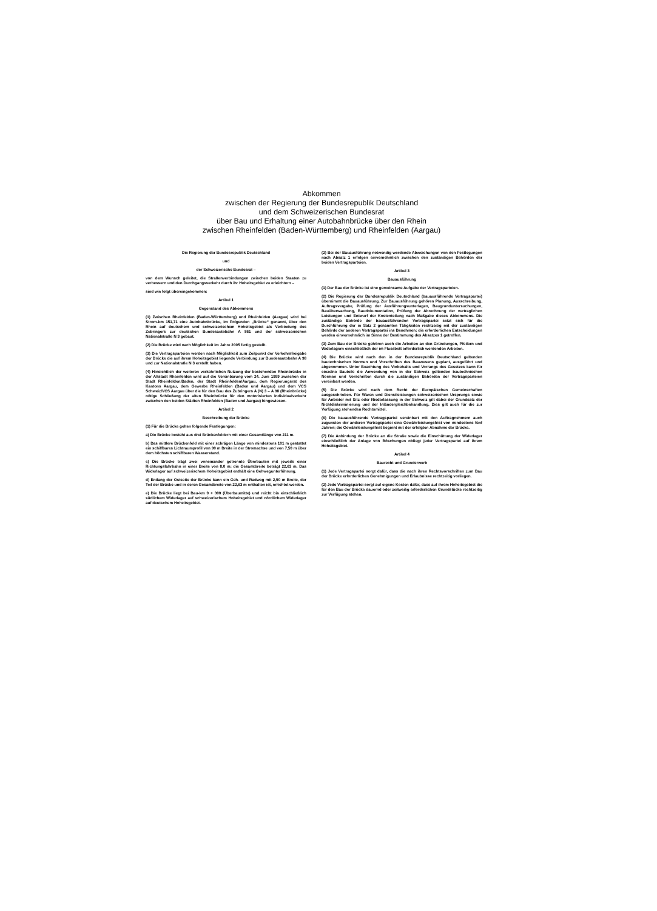Abkommen
zwischen der Regierung der Bundesrepublik Deutschland
und dem Schweizerischen Bundesrat
über Bau und Erhaltung einer Autobahnbrücke über den Rhein
zwischen Rheinfelden (Baden-Württemberg) und Rheinfelden (Aargau)
Die Regierung der Bundesrepublik Deutschland
und
der Schweizerische Bundesrat –
von dem Wunsch geleitet, die Straßenverbindungen zwischen beiden Staaten zu verbessern und den Durchgangsverkehr durch ihr Hoheitsgebiet zu erleichtern –
sind wie folgt übereingekommen:
Artikel 1
Gegenstand des Abkommens
(1) Zwischen Rheinfelden (Baden-Württemberg) und Rheinfelden (Aargau) wird bei Strom-km 151,71 eine Autobahnbrücke, im Folgenden „Brücke“ genannt, über den Rhein auf deutschem und schweizerischem Hoheitsgebiet als Verbindung des Zubringers zur deutschen Bundesautobahn A 861 und der schweizerischen Nationalstraße N 3 gebaut.
(2) Die Brücke wird nach Möglichkeit im Jahre 2005 fertig gestellt.
(3) Die Vertragsparteien werden nach Möglichkeit zum Zeitpunkt der Verkehrsfreigabe der Brücke die auf ihrem Hoheitsgebiet liegende Verbindung zur Bundesautobahn A 98 und zur Nationalstraße N 3 erstellt haben.
(4) Hinsichtlich der weiteren verkehrlichen Nutzung der bestehenden Rheinbrücke in der Altstadt Rheinfelden wird auf die Vereinbarung vom 24. Juni 1999 zwischen der Stadt Rheinfelden/Baden, der Stadt Rheinfelden/Aargau, dem Regierungsrat des Kantons Aargau, dem Gewerbe Rheinfelden (Baden und Aargau) und dem VCS Schweiz/VCS Aargau über die für den Bau des Zubringers A (N) 3 – A 98 (Rheinbrücke) nötige Schließung der alten Rheinbrücke für den motorisierten Individualverkehr zwischen den beiden Städten Rheinfelden (Baden und Aargau) hingewiesen.
Artikel 2
Beschreibung der Brücke
(1) Für die Brücke gelten folgende Festlegungen:
a) Die Brücke besteht aus drei Brückenfeldern mit einer Gesamtlänge von 211 m.
b) Das mittlere Brückenfeld mit einer schrägen Länge von mindestens 101 m gestattet ein schiffbares Lichtraumprofil von 90 m Breite in der Stromachse und von 7,50 m über dem höchsten schiffbaren Wasserstand.
c) Die Brücke trägt zwei voneinander getrennte Überbauten mit jeweils einer Richtungsfahrbahn in einer Breite von 8,0 m; die Gesamtbreite beträgt 22,63 m. Das Widerlager auf schweizerischem Hoheitsgebiet enthält eine Gehwegunterführung.
d) Entlang der Ostseite der Brücke kann ein Geh- und Radweg mit 2,50 m Breite, der Teil der Brücke und in deren Gesamtbreite von 22,63 m enthalten ist, errichtet werden.
e) Die Brücke liegt bei Bau-km 0 + 000 (Überbaumitte) und reicht bis einschließlich südlichem Widerlager auf schweizerischem Hoheitsgebiet und nördlichem Widerlager auf deutschem Hoheitsgebiet.
(2) Bei der Bauausführung notwendig werdende Abweichungen von den Festlegungen nach Absatz 1 erfolgen einvernehmlich zwischen den zuständigen Behörden der beiden Vertragsparteien.
Artikel 3
Bauausführung
(1) Der Bau der Brücke ist eine gemeinsame Aufgabe der Vertragsparteien.
(2) Die Regierung der Bundesrepublik Deutschland (bauausführende Vertragspartei) übernimmt die Bauausführung. Zur Bauausführung gehören Planung, Ausschreibung, Auftragsvergabe, Prüfung der Ausführungsunterlagen, Baugrunduntersuchungen, Bauüberwachung, Baudokumentation, Prüfung der Abrechnung der vertraglichen Leistungen und Entwurf der Kostenteilung nach Maßgabe dieses Abkommens. Die zuständige Behörde der bauausführenden Vertragspartei setzt sich für die Durchführung der in Satz 2 genannten Tätigkeiten rechtzeitig mit der zuständigen Behörde der anderen Vertragspartei ins Benehmen; die erforderlichen Entscheidungen werden einvernehmlich im Sinne der Bestimmung des Absatzes 1 getroffen.
(3) Zum Bau der Brücke gehören auch die Arbeiten an den Gründungen, Pfeilern und Widerlagern einschließlich der im Flussbett erforderlich werdenden Arbeiten.
(4) Die Brücke wird nach den in der Bundesrepublik Deutschland geltenden bautechnischen Normen und Vorschriften des Bauwesens geplant, ausgeführt und abgenommen. Unter Beachtung des Vorbehalts und Vorrangs des Gesetzes kann für einzelne Bauteile die Anwendung von in der Schweiz geltenden bautechnischen Normen und Vorschriften durch die zuständigen Behörden der Vertragsparteien vereinbart werden.
(5) Die Brücke wird nach dem Recht der Europäischen Gemeinschaften ausgeschrieben. Für Waren und Dienstleistungen schweizerischen Ursprungs sowie für Anbieter mit Sitz oder Niederlassung in der Schweiz gilt dabei der Grundsatz der Nichtdiskriminierung und der Inländergleichbehandlung. Dies gilt auch für die zur Verfügung stehenden Rechtsmittel.
(6) Die bauausführende Vertragspartei vereinbart mit den Auftragnehmern auch zugunsten der anderen Vertragspartei eine Gewährleistungsfrist von mindestens fünf Jahren; die Gewährleistungsfrist beginnt mit der erfolgten Abnahme der Brücke.
(7) Die Anbindung der Brücke an die Straße sowie die Einschüttung der Widerlager einschließlich der Anlage von Böschungen obliegt jeder Vertragspartei auf ihrem Hoheitsgebiet.
Artikel 4
Baurecht und Grunderwerb
(1) Jede Vertragspartei sorgt dafür, dass die nach ihren Rechtsvorschriften zum Bau der Brücke erforderlichen Genehmigungen und Erlaubnisse rechtzeitig vorliegen.
(2) Jede Vertragspartei sorgt auf eigene Kosten dafür, dass auf ihrem Hoheitsgebiet die für den Bau der Brücke dauernd oder zeitweilig erforderlichen Grundstücke rechtzeitig zur Verfügung stehen.